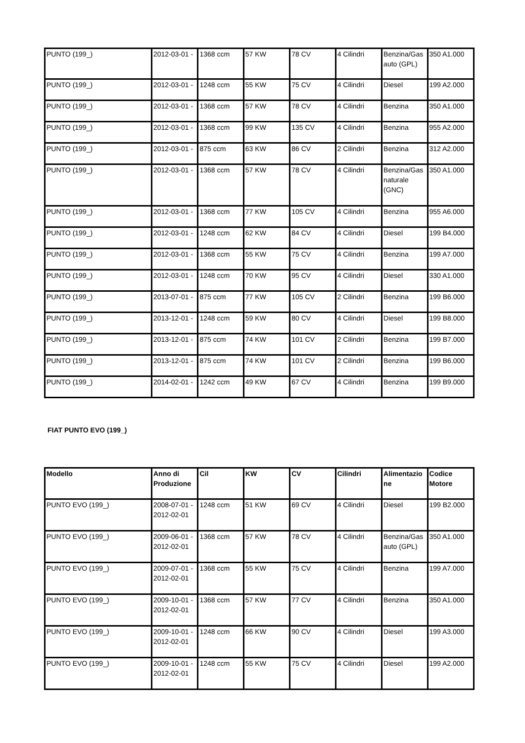| PUNTO (199_) | 2012-03-01 - | 1368 ccm | 57 KW | 78 CV | 4 Cilindri | Benzina/Gasauto (GPL) | 350 A1.000 |
| PUNTO (199_) | 2012-03-01 - | 1248 ccm | 55 KW | 75 CV | 4 Cilindri | Diesel | 199 A2.000 |
| PUNTO (199_) | 2012-03-01 - | 1368 ccm | 57 KW | 78 CV | 4 Cilindri | Benzina | 350 A1.000 |
| PUNTO (199_) | 2012-03-01 - | 1368 ccm | 99 KW | 135 CV | 4 Cilindri | Benzina | 955 A2.000 |
| PUNTO (199_) | 2012-03-01 - | 875 ccm | 63 KW | 86 CV | 2 Cilindri | Benzina | 312 A2.000 |
| PUNTO (199_) | 2012-03-01 - | 1368 ccm | 57 KW | 78 CV | 4 Cilindri | Benzina/Gas naturale (GNC) | 350 A1.000 |
| PUNTO (199_) | 2012-03-01 - | 1368 ccm | 77 KW | 105 CV | 4 Cilindri | Benzina | 955 A6.000 |
| PUNTO (199_) | 2012-03-01 - | 1248 ccm | 62 KW | 84 CV | 4 Cilindri | Diesel | 199 B4.000 |
| PUNTO (199_) | 2012-03-01 - | 1368 ccm | 55 KW | 75 CV | 4 Cilindri | Benzina | 199 A7.000 |
| PUNTO (199_) | 2012-03-01 - | 1248 ccm | 70 KW | 95 CV | 4 Cilindri | Diesel | 330 A1.000 |
| PUNTO (199_) | 2013-07-01 - | 875 ccm | 77 KW | 105 CV | 2 Cilindri | Benzina | 199 B6.000 |
| PUNTO (199_) | 2013-12-01 - | 1248 ccm | 59 KW | 80 CV | 4 Cilindri | Diesel | 199 B8.000 |
| PUNTO (199_) | 2013-12-01 - | 875 ccm | 74 KW | 101 CV | 2 Cilindri | Benzina | 199 B7.000 |
| PUNTO (199_) | 2013-12-01 - | 875 ccm | 74 KW | 101 CV | 2 Cilindri | Benzina | 199 B6.000 |
| PUNTO (199_) | 2014-02-01 - | 1242 ccm | 49 KW | 67 CV | 4 Cilindri | Benzina | 199 B9.000 |
FIAT PUNTO EVO (199_)
| Modello | Anno di Produzione | Cil | KW | CV | Cilindri | Alimentazione | Codice Motore |
| --- | --- | --- | --- | --- | --- | --- | --- |
| PUNTO EVO (199_) | 2008-07-01 - 2012-02-01 | 1248 ccm | 51 KW | 69 CV | 4 Cilindri | Diesel | 199 B2.000 |
| PUNTO EVO (199_) | 2009-06-01 - 2012-02-01 | 1368 ccm | 57 KW | 78 CV | 4 Cilindri | Benzina/Gasauto (GPL) | 350 A1.000 |
| PUNTO EVO (199_) | 2009-07-01 - 2012-02-01 | 1368 ccm | 55 KW | 75 CV | 4 Cilindri | Benzina | 199 A7.000 |
| PUNTO EVO (199_) | 2009-10-01 - 2012-02-01 | 1368 ccm | 57 KW | 77 CV | 4 Cilindri | Benzina | 350 A1.000 |
| PUNTO EVO (199_) | 2009-10-01 - 2012-02-01 | 1248 ccm | 66 KW | 90 CV | 4 Cilindri | Diesel | 199 A3.000 |
| PUNTO EVO (199_) | 2009-10-01 - 2012-02-01 | 1248 ccm | 55 KW | 75 CV | 4 Cilindri | Diesel | 199 A2.000 |